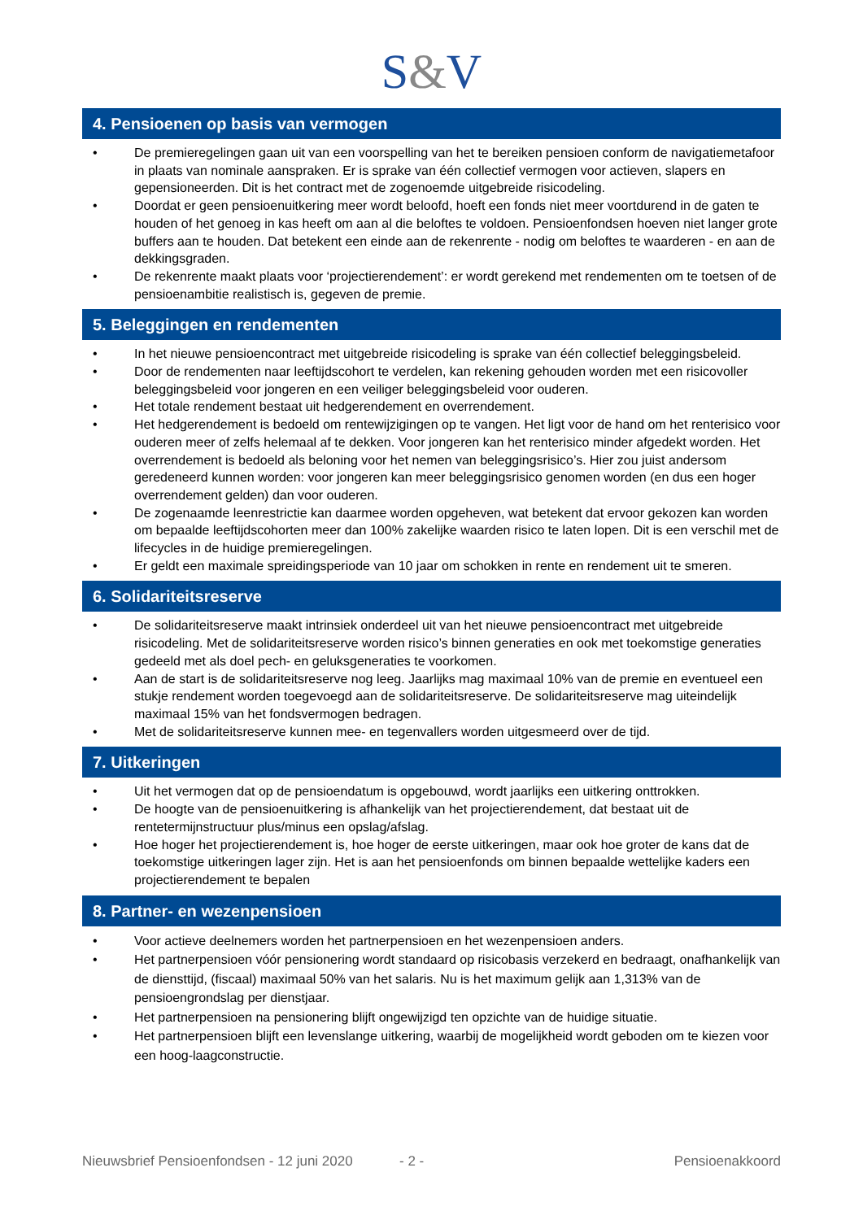S&V
4. Pensioenen op basis van vermogen
• De premieregelingen gaan uit van een voorspelling van het te bereiken pensioen conform de navigatiemetafoor in plaats van nominale aanspraken. Er is sprake van één collectief vermogen voor actieven, slapers en gepensioneerden. Dit is het contract met de zogenoemde uitgebreide risicodeling.
• Doordat er geen pensioenuitkering meer wordt beloofd, hoeft een fonds niet meer voortdurend in de gaten te houden of het genoeg in kas heeft om aan al die beloftes te voldoen. Pensioenfondsen hoeven niet langer grote buffers aan te houden. Dat betekent een einde aan de rekenrente - nodig om beloftes te waarderen - en aan de dekkingsgraden.
• De rekenrente maakt plaats voor ‘projectierendement’: er wordt gerekend met rendementen om te toetsen of de pensioenambitie realistisch is, gegeven de premie.
5. Beleggingen en rendementen
• In het nieuwe pensioencontract met uitgebreide risicodeling is sprake van één collectief beleggingsbeleid.
• Door de rendementen naar leeftijdscohort te verdelen, kan rekening gehouden worden met een risicovoller beleggingsbeleid voor jongeren en een veiliger beleggingsbeleid voor ouderen.
• Het totale rendement bestaat uit hedgerendement en overrendement.
• Het hedgerendement is bedoeld om rentewijzigingen op te vangen. Het ligt voor de hand om het renterisico voor ouderen meer of zelfs helemaal af te dekken. Voor jongeren kan het renterisico minder afgedekt worden. Het overrendement is bedoeld als beloning voor het nemen van beleggingsrisico’s. Hier zou juist andersom geredeneerd kunnen worden: voor jongeren kan meer beleggingsrisico genomen worden (en dus een hoger overrendement gelden) dan voor ouderen.
• De zogenaamde leenrestrictie kan daarmee worden opgeheven, wat betekent dat ervoor gekozen kan worden om bepaalde leeftijdscohorten meer dan 100% zakelijke waarden risico te laten lopen. Dit is een verschil met de lifecycles in de huidige premieregelingen.
• Er geldt een maximale spreidingsperiode van 10 jaar om schokken in rente en rendement uit te smeren.
6. Solidariteitsreserve
• De solidariteitsreserve maakt intrinsiek onderdeel uit van het nieuwe pensioencontract met uitgebreide risicodeling. Met de solidariteitsreserve worden risico’s binnen generaties en ook met toekomstige generaties gedeeld met als doel pech- en geluksgeneraties te voorkomen.
• Aan de start is de solidariteitsreserve nog leeg. Jaarlijks mag maximaal 10% van de premie en eventueel een stukje rendement worden toegevoegd aan de solidariteitsreserve. De solidariteitsreserve mag uiteindelijk maximaal 15% van het fondsvermogen bedragen.
• Met de solidariteitsreserve kunnen mee- en tegenvallers worden uitgesmeerd over de tijd.
7. Uitkeringen
• Uit het vermogen dat op de pensioendatum is opgebouwd, wordt jaarlijks een uitkering onttrokken.
• De hoogte van de pensioenuitkering is afhankelijk van het projectierendement, dat bestaat uit de rentetermijnstructuur plus/minus een opslag/afslag.
• Hoe hoger het projectierendement is, hoe hoger de eerste uitkeringen, maar ook hoe groter de kans dat de toekomstige uitkeringen lager zijn. Het is aan het pensioenfonds om binnen bepaalde wettelijke kaders een projectierendement te bepalen
8. Partner- en wezenpensioen
• Voor actieve deelnemers worden het partnerpensioen en het wezenpensioen anders.
• Het partnerpensioen vóór pensionering wordt standaard op risicobasis verzekerd en bedraagt, onafhankelijk van de diensttijd, (fiscaal) maximaal 50% van het salaris. Nu is het maximum gelijk aan 1,313% van de pensioengrondslag per dienstjaar.
• Het partnerpensioen na pensionering blijft ongewijzigd ten opzichte van de huidige situatie.
• Het partnerpensioen blijft een levenslange uitkering, waarbij de mogelijkheid wordt geboden om te kiezen voor een hoog-laagconstructie.
Nieuwsbrief Pensioenfondsen - 12 juni 2020 - 2 - Pensioenakkoord